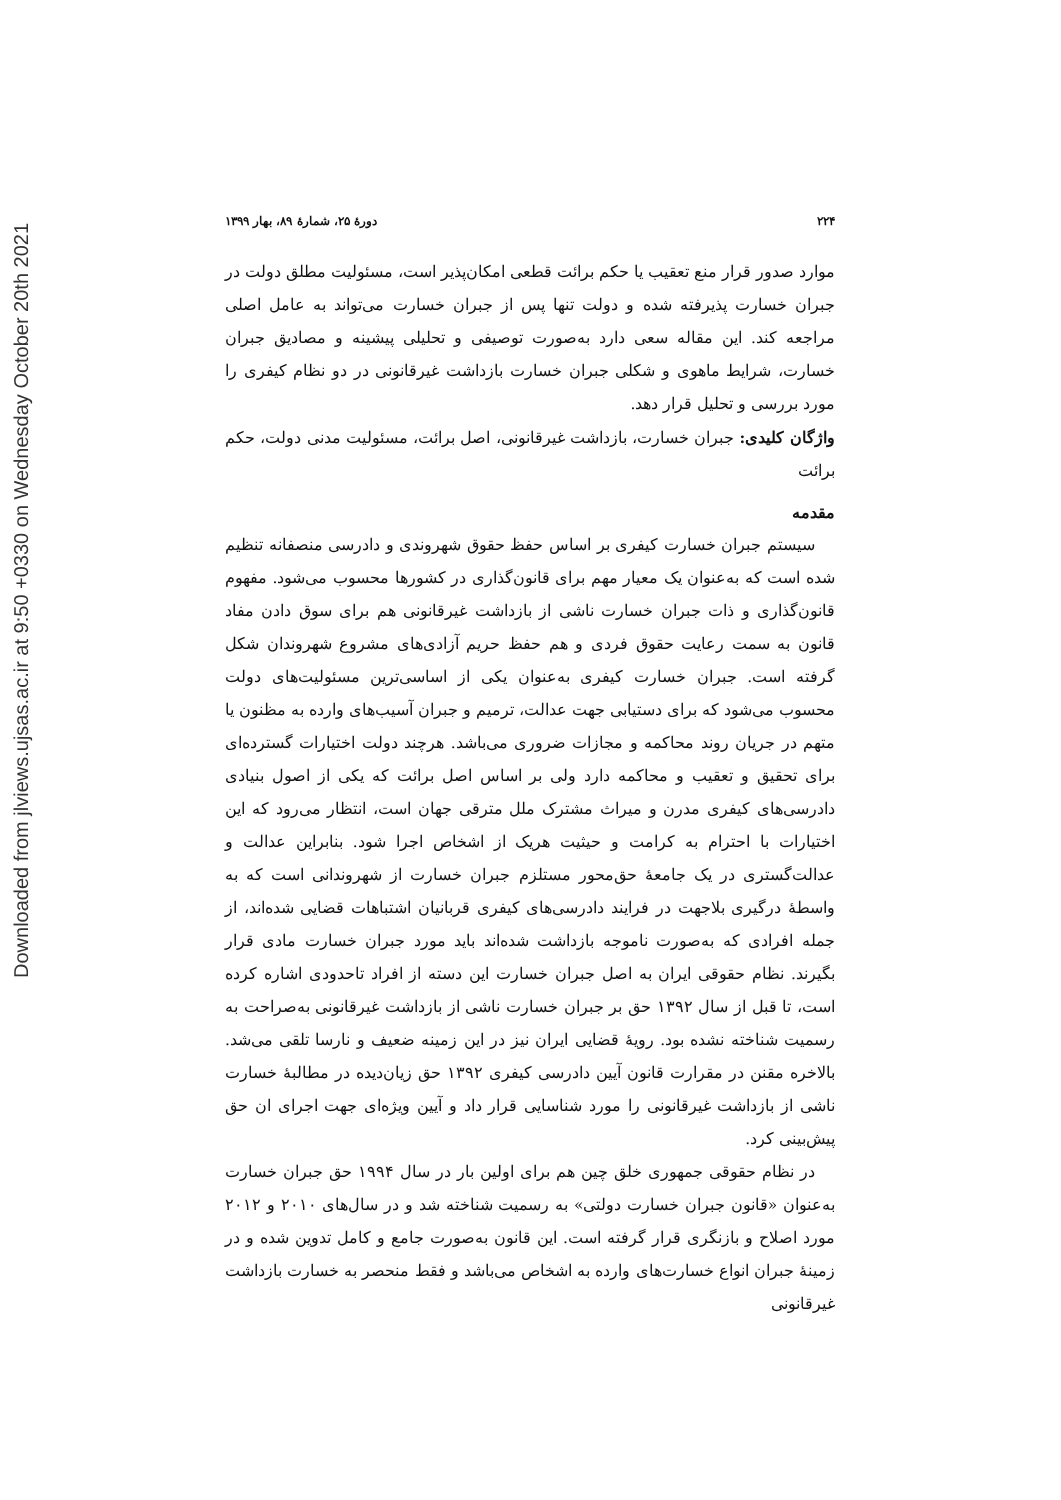Downloaded from jlviews.ujsas.ac.ir at 9:50 +0330 on Wednesday October 20th 2021
۲۲۴ دورهٔ ۲۵، شمارهٔ ۸۹، بهار ۱۳۹۹
موارد صدور قرار منع تعقیب یا حکم برائت قطعی امکان‌پذیر است، مسئولیت مطلق دولت در جبران خسارت پذیرفته شده و دولت تنها پس از جبران خسارت می‌تواند به عامل اصلی مراجعه کند. این مقاله سعی دارد به‌صورت توصیفی و تحلیلی پیشینه و مصادیق جبران خسارت، شرایط ماهوی و شکلی جبران خسارت بازداشت غیرقانونی در دو نظام کیفری را مورد بررسی و تحلیل قرار دهد.
واژگان کلیدی: جبران خسارت، بازداشت غیرقانونی، اصل برائت، مسئولیت مدنی دولت، حکم برائت
مقدمه
سیستم جبران خسارت کیفری بر اساس حفظ حقوق شهروندی و دادرسی منصفانه تنظیم شده است که به‌عنوان یک معیار مهم برای قانون‌گذاری در کشورها محسوب می‌شود. مفهوم قانون‌گذاری و ذات جبران خسارت ناشی از بازداشت غیرقانونی هم برای سوق دادن مفاد قانون به سمت رعایت حقوق فردی و هم حفظ حریم آزادی‌های مشروع شهروندان شکل گرفته است. جبران خسارت کیفری به‌عنوان یکی از اساسی‌ترین مسئولیت‌های دولت محسوب می‌شود که برای دستیابی جهت عدالت، ترمیم و جبران آسیب‌های وارده به مظنون یا متهم در جریان روند محاکمه و مجازات ضروری می‌باشد. هرچند دولت اختیارات گسترده‌ای برای تحقیق و تعقیب و محاکمه دارد ولی بر اساس اصل برائت که یکی از اصول بنیادی دادرسی‌های کیفری مدرن و میراث مشترک ملل مترقی جهان است، انتظار می‌رود که این اختیارات با احترام به کرامت و حیثیت هریک از اشخاص اجرا شود. بنابراین عدالت و عدالت‌گستری در یک جامعهٔ حق‌محور مستلزم جبران خسارت از شهروندانی است که به واسطهٔ درگیری بلاجهت در فرایند دادرسی‌های کیفری قربانیان اشتباهات قضایی شده‌اند، از جمله افرادی که به‌صورت ناموجه بازداشت شده‌اند باید مورد جبران خسارت مادی قرار بگیرند. نظام حقوقی ایران به اصل جبران خسارت این دسته از افراد تاحدودی اشاره کرده است، تا قبل از سال ۱۳۹۲ حق بر جبران خسارت ناشی از بازداشت غیرقانونی به‌صراحت به رسمیت شناخته نشده بود. رویهٔ قضایی ایران نیز در این زمینه ضعیف و نارسا تلقی می‌شد. بالاخره مقنن در مقرارت قانون آیین دادرسی کیفری ۱۳۹۲ حق زیان‌دیده در مطالبهٔ خسارت ناشی از بازداشت غیرقانونی را مورد شناسایی قرار داد و آیین ویژه‌ای جهت اجرای ان حق پیش‌بینی کرد.
در نظام حقوقی جمهوری خلق چین هم برای اولین بار در سال ۱۹۹۴ حق جبران خسارت به‌عنوان «قانون جبران خسارت دولتی» به رسمیت شناخته شد و در سال‌های ۲۰۱۰ و ۲۰۱۲ مورد اصلاح و بازنگری قرار گرفته است. این قانون به‌صورت جامع و کامل تدوین شده و در زمینهٔ جبران انواع خسارت‌های وارده به اشخاص می‌باشد و فقط منحصر به خسارت بازداشت غیرقانونی